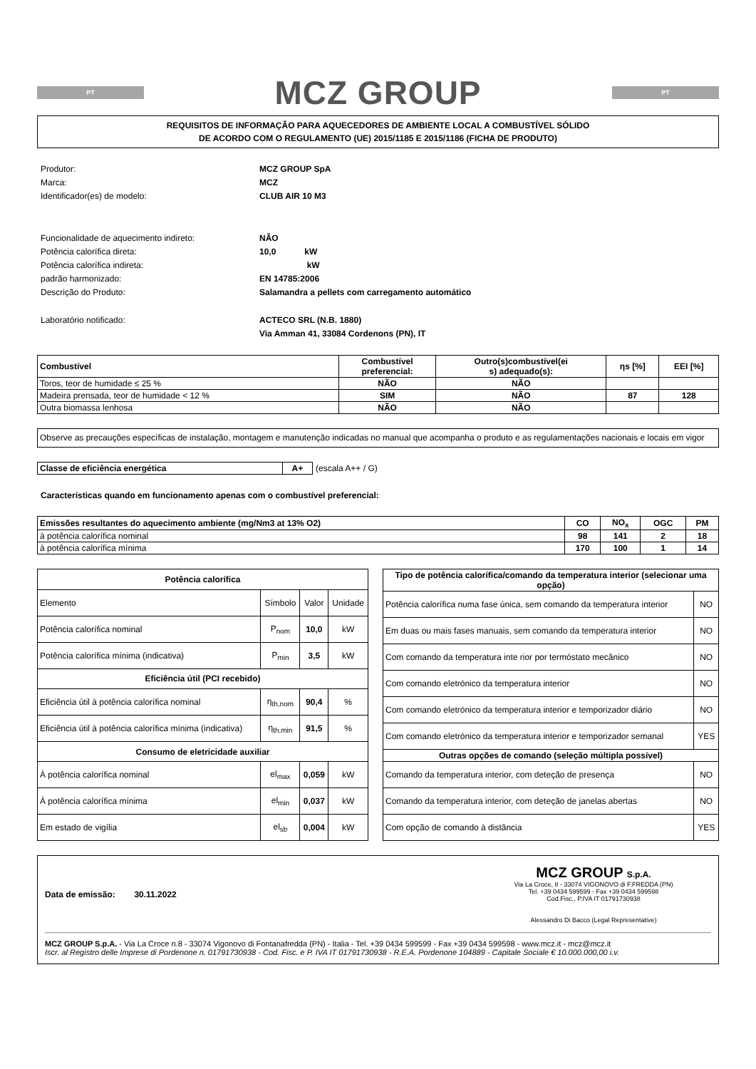PT
MCZ GROUP
PT
REQUISITOS DE INFORMAÇÃO PARA AQUECEDORES DE AMBIENTE LOCAL A COMBUSTÍVEL SÓLIDO
DE ACORDO COM O REGULAMENTO (UE) 2015/1185 E 2015/1186 (FICHA DE PRODUTO)
Produtor: MCZ GROUP SpA Marca: MCZ Identificador(es) de modelo: CLUB AIR 10 M3 Funcionalidade de aquecimento indireto: NÃO Potência calorífica direta: 10,0 kW Potência calorífica indireta: kW padrão harmonizado: EN 14785:2006 Descrição do Produto: Salamandra a pellets com carregamento automático Laboratório notificado: ACTECO SRL (N.B. 1880)
Via Amman 41, 33084 Cordenons (PN), IT
| Combustível | Combustível preferencial: | Outro(s)combustível(ei s) adequado(s): | ηs [%] | EEI [%] |
| --- | --- | --- | --- | --- |
| Toros, teor de humidade ≤ 25 % | NÃO | NÃO | | |
| Madeira prensada, teor de humidade < 12 % | SIM | NÃO | 87 | 128 |
| Outra biomassa lenhosa | NÃO | NÃO | | |
Observe as precauções específicas de instalação, montagem e manutenção indicadas no manual que acompanha o produto e as regulamentações nacionais e locais em vigor
| Classe de eficiência energética | A+ |
(escala A++ / G)
Características quando em funcionamento apenas com o combustível preferencial:
| Emissões resultantes do aquecimento ambiente (mg/Nm3 at 13% O2) | CO | NO<sub>x</sub> | OGC | PM |
| --- | --- | --- | --- | --- |
| à potência calorífica nominal | 98 | 141 | 2 | 18 |
| à potência calorífica mínima | 170 | 100 | 1 | 14 |
| Potência calorífica | | | |
| --- | --- | --- | --- |
| Elemento | Símbolo | Valor | Unidade |
| Potência calorífica nominal | P<sub>nom</sub> | 10,0 | kW |
| Potência calorífica mínima (indicativa) | P<sub>min</sub> | 3,5 | kW |
| Eficiência útil (PCI recebido) | | | |
| Eficiência útil à potência calorífica nominal | η<sub>th,nom</sub> | 90,4 | % |
| Eficiência útil à potência calorífica mínima (indicativa) | η<sub>th,min</sub> | 91,5 | % |
| Consumo de eletricidade auxiliar | | | |
| À potência calorífica nominal | el<sub>max</sub> | 0,059 | kW |
| À potência calorífica mínima | el<sub>min</sub> | 0,037 | kW |
| Em estado de vigília | el<sub>sb</sub> | 0,004 | kW |
| Tipo de potência calorífica/comando da temperatura interior (selecionar uma opção) | |
| --- | --- |
| Potência calorífica numa fase única, sem comando da temperatura interior | NO |
| Em duas ou mais fases manuais, sem comando da temperatura interior | NO |
| Com comando da temperatura inte rior por termóstato mecânico | NO |
| Com comando eletrónico da temperatura interior | NO |
| Com comando eletrónico da temperatura interior e temporizador diário | NO |
| Com comando eletrónico da temperatura interior e temporizador semanal | YES |
| Outras opções de comando (seleção múltipla possível) | |
| Comando da temperatura interior, com deteção de presença | NO |
| Comando da temperatura interior, com deteção de janelas abertas | NO |
| Com opção de comando à distância | YES |
Data de emissão: 30.11.2022
MCZ GROUP S.p.A.
Via La Croce, 8 - 33074 VIGONOVO di F.FREDDA (PN)
Tel. +39 0434 599599 - Fax +39 0434 599598
Cod.Fisc., P.IVA IT 01791730938
Alessandro Di Bacco (Legal Representative)
MCZ GROUP S.p.A. - Via La Croce n.8 - 33074 Vigonovo di Fontanafredda (PN) - Italia - Tel. +39 0434 599599 - Fax +39 0434 599598 - www.mcz.it - mcz@mcz.it
Iscr. al Registro delle Imprese di Pordenone n. 01791730938 - Cod. Fisc. e P. IVA IT 01791730938 - R.E.A. Pordenone 104889 - Capitale Sociale € 10.000.000,00 i.v.